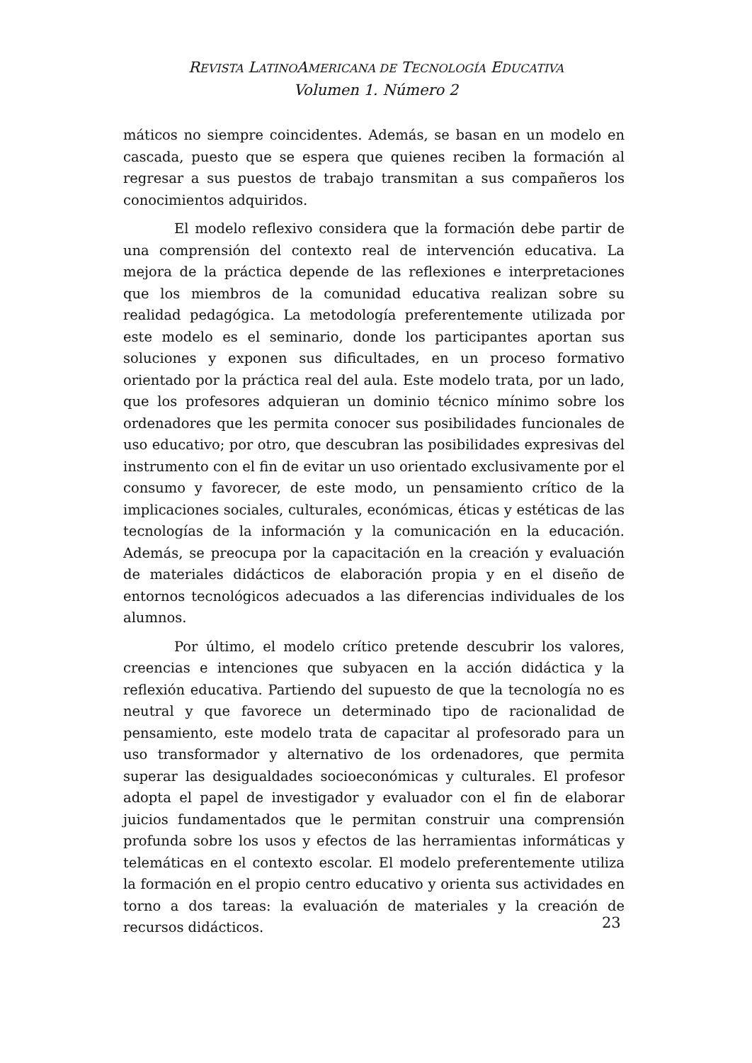REVISTA LATINOAMERICANA DE TECNOLOGÍA EDUCATIVA
Volumen 1. Número 2
máticos no siempre coincidentes. Además, se basan en un modelo en cascada, puesto que se espera que quienes reciben la formación al regresar a sus puestos de trabajo transmitan a sus compañeros los conocimientos adquiridos.
El modelo reflexivo considera que la formación debe partir de una comprensión del contexto real de intervención educativa. La mejora de la práctica depende de las reflexiones e interpretaciones que los miembros de la comunidad educativa realizan sobre su realidad pedagógica. La metodología preferentemente utilizada por este modelo es el seminario, donde los participantes aportan sus soluciones y exponen sus dificultades, en un proceso formativo orientado por la práctica real del aula. Este modelo trata, por un lado, que los profesores adquieran un dominio técnico mínimo sobre los ordenadores que les permita conocer sus posibilidades funcionales de uso educativo; por otro, que descubran las posibilidades expresivas del instrumento con el fin de evitar un uso orientado exclusivamente por el consumo y favorecer, de este modo, un pensamiento crítico de la implicaciones sociales, culturales, económicas, éticas y estéticas de las tecnologías de la información y la comunicación en la educación. Además, se preocupa por la capacitación en la creación y evaluación de materiales didácticos de elaboración propia y en el diseño de entornos tecnológicos adecuados a las diferencias individuales de los alumnos.
Por último, el modelo crítico pretende descubrir los valores, creencias e intenciones que subyacen en la acción didáctica y la reflexión educativa. Partiendo del supuesto de que la tecnología no es neutral y que favorece un determinado tipo de racionalidad de pensamiento, este modelo trata de capacitar al profesorado para un uso transformador y alternativo de los ordenadores, que permita superar las desigualdades socioeconómicas y culturales. El profesor adopta el papel de investigador y evaluador con el fin de elaborar juicios fundamentados que le permitan construir una comprensión profunda sobre los usos y efectos de las herramientas informáticas y telemáticas en el contexto escolar. El modelo preferentemente utiliza la formación en el propio centro educativo y orienta sus actividades en torno a dos tareas: la evaluación de materiales y la creación de recursos didácticos.
23